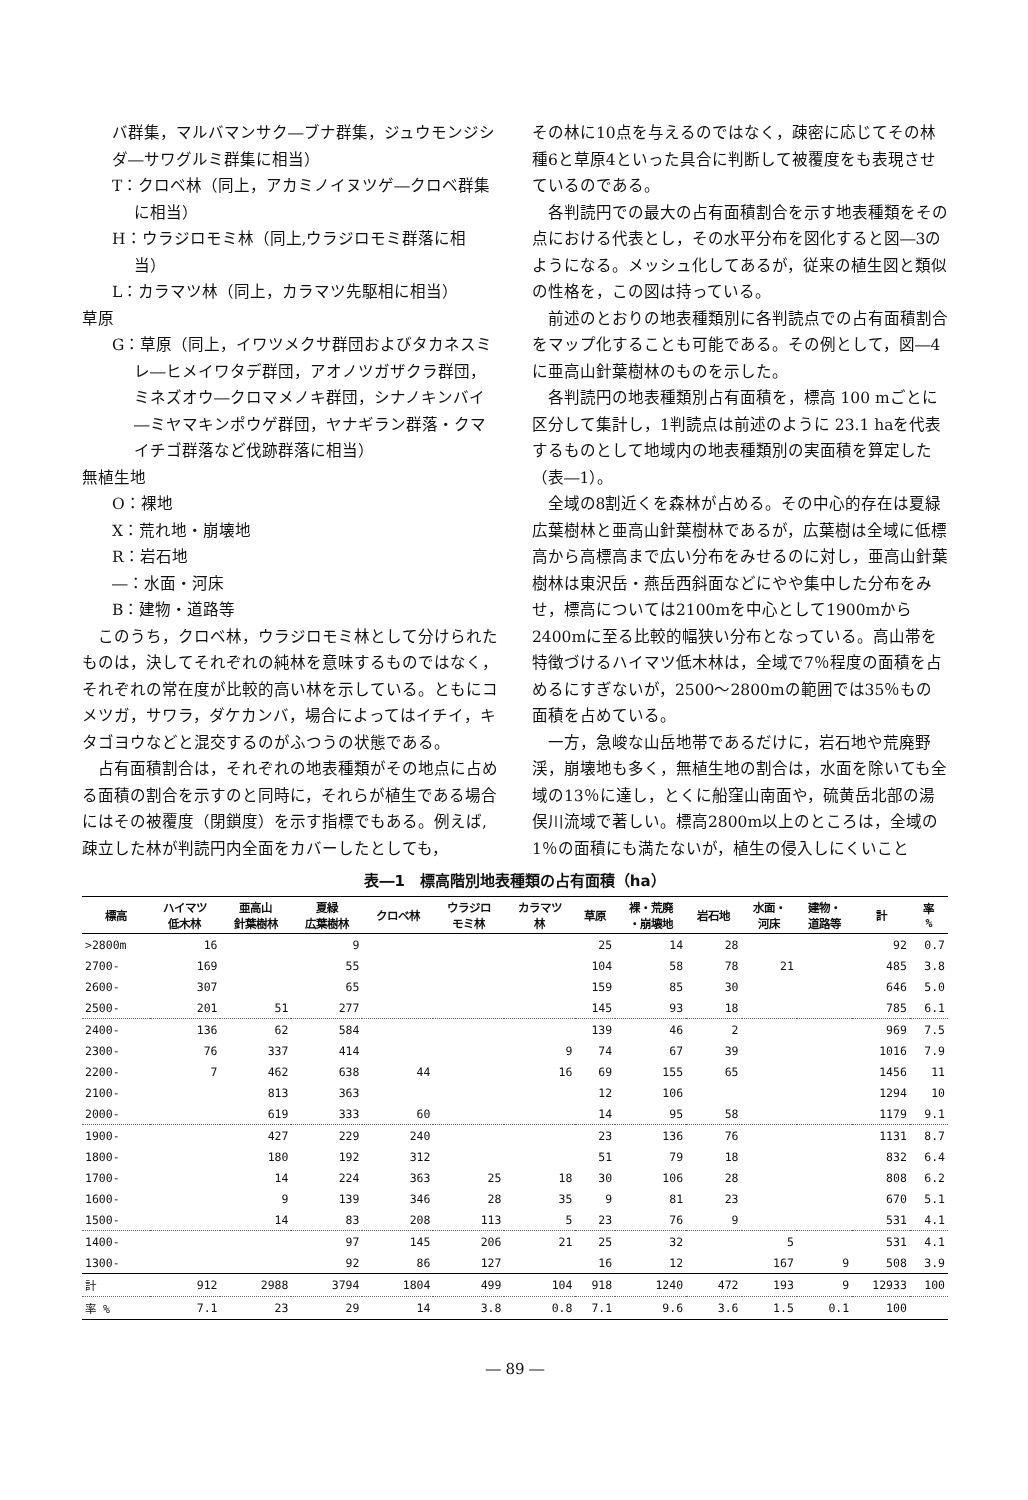バ群集，マルバマンサク―ブナ群集，ジュウモンジシダ―サワグルミ群集に相当）
T：クロベ林（同上，アカミノイヌツゲ―クロベ群集に相当）
H：ウラジロモミ林（同上,ウラジロモミ群落に相当）
L：カラマツ林（同上，カラマツ先駆相に相当）
草原
G：草原（同上，イワツメクサ群団およびタカネスミレ―ヒメイワタデ群団，アオノツガザクラ群団，ミネズオウ―クロマメノキ群団，シナノキンバイ―ミヤマキンポウゲ群団，ヤナギラン群落・クマイチゴ群落など伐跡群落に相当）
無植生地
O：裸地
X：荒れ地・崩壊地
R：岩石地
―：水面・河床
B：建物・道路等
このうち，クロベ林，ウラジロモミ林として分けられたものは，決してそれぞれの純林を意味するものではなく，それぞれの常在度が比較的高い林を示している。ともにコメツガ，サワラ，ダケカンバ，場合によってはイチイ，キタゴヨウなどと混交するのがふつうの状態である。
占有面積割合は，それぞれの地表種類がその地点に占める面積の割合を示すのと同時に，それらが植生である場合にはその被覆度（閉鎖度）を示す指標でもある。例えば,疎立した林が判読円内全面をカバーしたとしても，
その林に10点を与えるのではなく，疎密に応じてその林種6と草原4といった具合に判断して被覆度をも表現させているのである。
各判読円での最大の占有面積割合を示す地表種類をその点における代表とし，その水平分布を図化すると図―3のようになる。メッシュ化してあるが，従来の植生図と類似の性格を，この図は持っている。
前述のとおりの地表種類別に各判読点での占有面積割合をマップ化することも可能である。その例として，図―4に亜高山針葉樹林のものを示した。
各判読円の地表種類別占有面積を，標高 100 mごとに区分して集計し，1判読点は前述のように 23.1 haを代表するものとして地域内の地表種類別の実面積を算定した（表―1）。
全域の8割近くを森林が占める。その中心的存在は夏緑広葉樹林と亜高山針葉樹林であるが，広葉樹は全域に低標高から高標高まで広い分布をみせるのに対し，亜高山針葉樹林は東沢岳・燕岳西斜面などにやや集中した分布をみせ，標高については2100mを中心として1900mから2400mに至る比較的幅狭い分布となっている。高山帯を特徴づけるハイマツ低木林は，全域で7％程度の面積を占めるにすぎないが，2500～2800mの範囲では35％もの面積を占めている。
一方，急峻な山岳地帯であるだけに，岩石地や荒廃野渓，崩壊地も多く，無植生地の割合は，水面を除いても全域の13％に達し，とくに船窪山南面や，硫黄岳北部の湯俣川流域で著しい。標高2800m以上のところは，全域の1％の面積にも満たないが，植生の侵入しにくいこと
表―1　標高階別地表種類の占有面積（ha）
| 標高 | ハイマツ 低木林 | 亜高山 針葉樹林 | 夏緑 広葉樹林 | クロベ林 | ウラジロ モミ林 | カラマツ 林 | 草原 | 裸・荒廃 ・崩壊地 | 岩石地 | 水面・ 河床 | 建物・ 道路等 | 計 | 率 % |
| --- | --- | --- | --- | --- | --- | --- | --- | --- | --- | --- | --- | --- | --- |
| >2800m | 16 | | 9 | | | | 25 | 14 | 28 | | | 92 | 0.7 |
| 2700- | 169 | | 55 | | | | 104 | 58 | 78 | 21 | | 485 | 3.8 |
| 2600- | 307 | | 65 | | | | 159 | 85 | 30 | | | 646 | 5.0 |
| 2500- | 201 | 51 | 277 | | | | 145 | 93 | 18 | | | 785 | 6.1 |
| 2400- | 136 | 62 | 584 | | | | 139 | 46 | 2 | | | 969 | 7.5 |
| 2300- | 76 | 337 | 414 | | | 9 | 74 | 67 | 39 | | | 1016 | 7.9 |
| 2200- | 7 | 462 | 638 | 44 | | 16 | 69 | 155 | 65 | | | 1456 | 11 |
| 2100- | | 813 | 363 | | | | 12 | 106 | | | | 1294 | 10 |
| 2000- | | 619 | 333 | 60 | | | 14 | 95 | 58 | | | 1179 | 9.1 |
| 1900- | | 427 | 229 | 240 | | | 23 | 136 | 76 | | | 1131 | 8.7 |
| 1800- | | 180 | 192 | 312 | | | 51 | 79 | 18 | | | 832 | 6.4 |
| 1700- | | 14 | 224 | 363 | 25 | 18 | 30 | 106 | 28 | | | 808 | 6.2 |
| 1600- | | 9 | 139 | 346 | 28 | 35 | 9 | 81 | 23 | | | 670 | 5.1 |
| 1500- | | 14 | 83 | 208 | 113 | 5 | 23 | 76 | 9 | | | 531 | 4.1 |
| 1400- | | | 97 | 145 | 206 | 21 | 25 | 32 | | 5 | | 531 | 4.1 |
| 1300- | | | 92 | 86 | 127 | | 16 | 12 | | 167 | 9 | 508 | 3.9 |
| 計 | 912 | 2988 | 3794 | 1804 | 499 | 104 | 918 | 1240 | 472 | 193 | 9 | 12933 | 100 |
| 率 % | 7.1 | 23 | 29 | 14 | 3.8 | 0.8 | 7.1 | 9.6 | 3.6 | 1.5 | 0.1 | 100 | |
― 89 ―